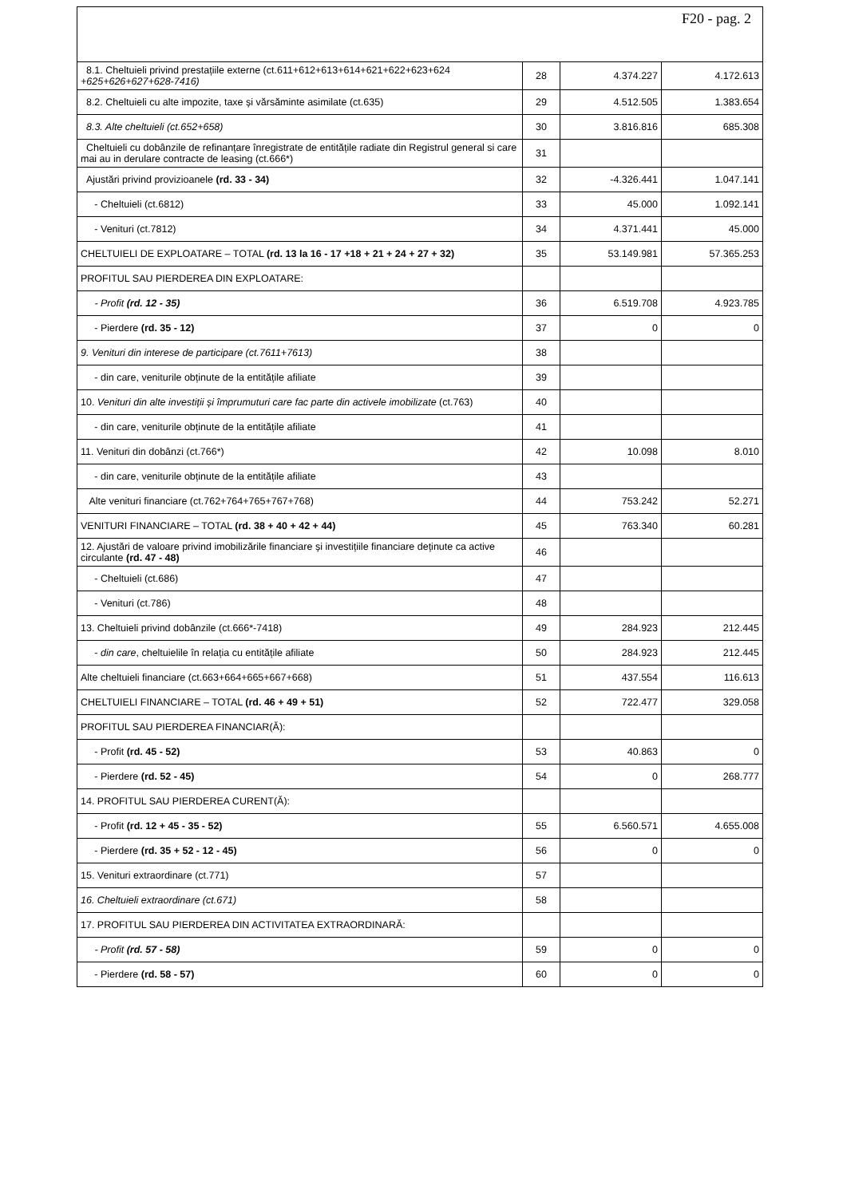F20 - pag. 2
| 8.1. Cheltuieli privind prestațiile externe (ct.611+612+613+614+621+622+623+624 +625+626+627+628-7416) | 28 | 4.374.227 | 4.172.613 |
| 8.2. Cheltuieli cu alte impozite, taxe și vărsăminte asimilate (ct.635) | 29 | 4.512.505 | 1.383.654 |
| 8.3. Alte cheltuieli (ct.652+658) | 30 | 3.816.816 | 685.308 |
| Cheltuieli cu dobânzile de refinanțare înregistrate de entitățile radiate din Registrul general si care mai au in derulare contracte de leasing (ct.666*) | 31 | | |
| Ajustări privind provizioanele (rd. 33 - 34) | 32 | -4.326.441 | 1.047.141 |
| - Cheltuieli (ct.6812) | 33 | 45.000 | 1.092.141 |
| - Venituri (ct.7812) | 34 | 4.371.441 | 45.000 |
| CHELTUIELI DE EXPLOATARE – TOTAL (rd. 13 la 16 - 17 +18 + 21 + 24 + 27 + 32) | 35 | 53.149.981 | 57.365.253 |
| PROFITUL SAU PIERDEREA DIN EXPLOATARE: | | | |
| - Profit (rd. 12 - 35) | 36 | 6.519.708 | 4.923.785 |
| - Pierdere (rd. 35 - 12) | 37 | 0 | 0 |
| 9. Venituri din interese de participare (ct.7611+7613) | 38 | | |
| - din care, veniturile obținute de la entitățile afiliate | 39 | | |
| 10. Venituri din alte investiții și împrumuturi care fac parte din activele imobilizate (ct.763) | 40 | | |
| - din care, veniturile obținute de la entitățile afiliate | 41 | | |
| 11. Venituri din dobânzi (ct.766*) | 42 | 10.098 | 8.010 |
| - din care, veniturile obținute de la entitățile afiliate | 43 | | |
| Alte venituri financiare (ct.762+764+765+767+768) | 44 | 753.242 | 52.271 |
| VENITURI FINANCIARE – TOTAL (rd. 38 + 40 + 42 + 44) | 45 | 763.340 | 60.281 |
| 12. Ajustări de valoare privind imobilizările financiare și investițiile financiare deținute ca active circulante (rd. 47 - 48) | 46 | | |
| - Cheltuieli (ct.686) | 47 | | |
| - Venituri (ct.786) | 48 | | |
| 13. Cheltuieli privind dobânzile (ct.666*-7418) | 49 | 284.923 | 212.445 |
| - din care , cheltuielile în relația cu entitățile afiliate | 50 | 284.923 | 212.445 |
| Alte cheltuieli financiare (ct.663+664+665+667+668) | 51 | 437.554 | 116.613 |
| CHELTUIELI FINANCIARE – TOTAL (rd. 46 + 49 + 51) | 52 | 722.477 | 329.058 |
| PROFITUL SAU PIERDEREA FINANCIAR(Ă): | | | |
| - Profit (rd. 45 - 52) | 53 | 40.863 | 0 |
| - Pierdere (rd. 52 - 45) | 54 | 0 | 268.777 |
| 14. PROFITUL SAU PIERDEREA CURENT(Ă): | | | |
| - Profit (rd. 12 + 45 - 35 - 52) | 55 | 6.560.571 | 4.655.008 |
| - Pierdere (rd. 35 + 52 - 12 - 45) | 56 | 0 | 0 |
| 15. Venituri extraordinare (ct.771) | 57 | | |
| 16. Cheltuieli extraordinare (ct.671) | 58 | | |
| 17. PROFITUL SAU PIERDEREA DIN ACTIVITATEA EXTRAORDINARĂ: | | | |
| - Profit (rd. 57 - 58) | 59 | 0 | 0 |
| - Pierdere (rd. 58 - 57) | 60 | 0 | 0 |